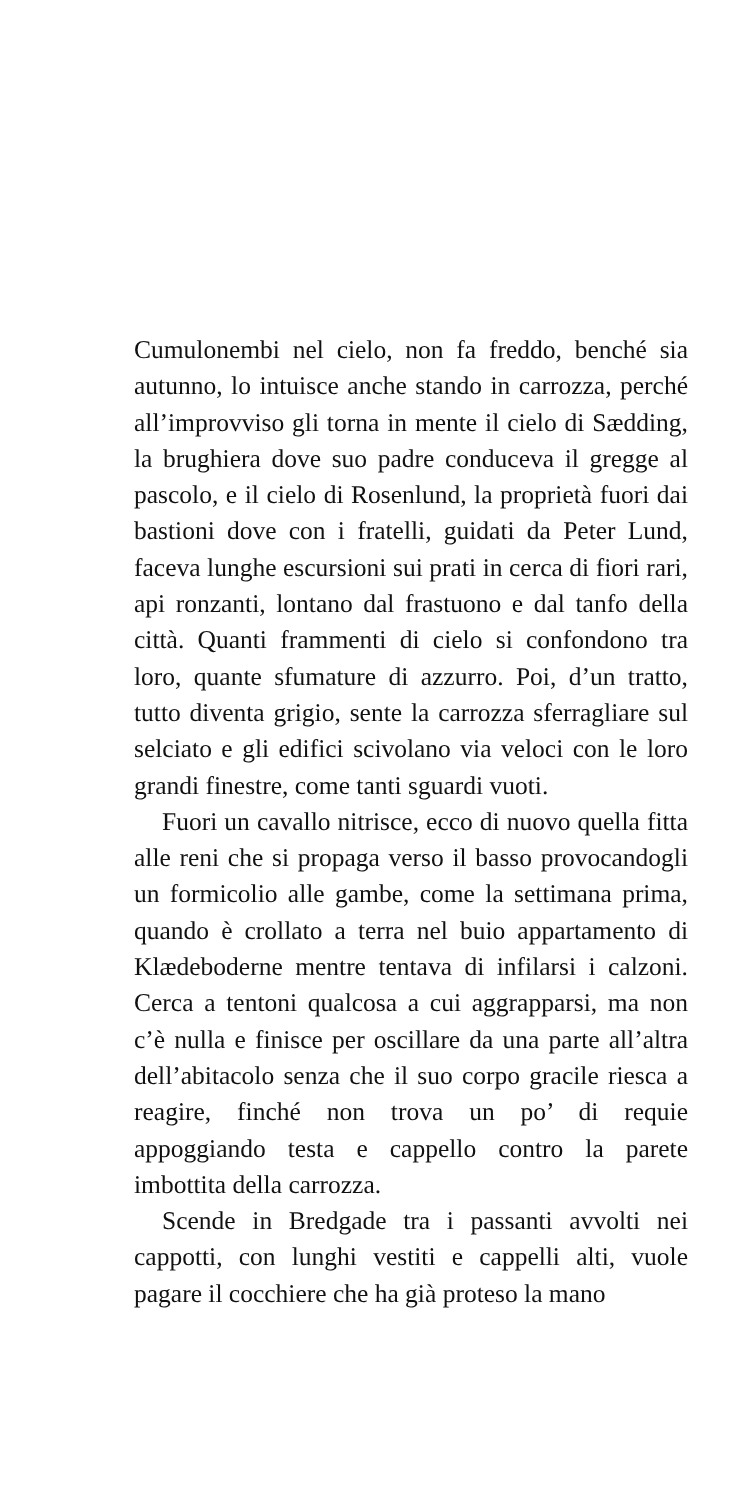Cumulonembi nel cielo, non fa freddo, benché sia autunno, lo intuisce anche stando in carrozza, perché all’improvviso gli torna in mente il cielo di Sædding, la brughiera dove suo padre conduceva il gregge al pascolo, e il cielo di Rosenlund, la proprietà fuori dai bastioni dove con i fratelli, guidati da Peter Lund, faceva lunghe escursioni sui prati in cerca di fiori rari, api ronzanti, lontano dal frastuono e dal tanfo della città. Quanti frammenti di cielo si confondono tra loro, quante sfumature di azzurro. Poi, d’un tratto, tutto diventa grigio, sente la carrozza sferragliare sul selciato e gli edifici scivolano via veloci con le loro grandi finestre, come tanti sguardi vuoti.
Fuori un cavallo nitrisce, ecco di nuovo quella fitta alle reni che si propaga verso il basso provocandogli un formicolio alle gambe, come la settimana prima, quando è crollato a terra nel buio appartamento di Klædeboderne mentre tentava di infilarsi i calzoni. Cerca a tentoni qualcosa a cui aggrapparsi, ma non c’è nulla e finisce per oscillare da una parte all’altra dell’abitacolo senza che il suo corpo gracile riesca a reagire, finché non trova un po’ di requie appoggiando testa e cappello contro la parete imbottita della carrozza.
Scende in Bredgade tra i passanti avvolti nei cappotti, con lunghi vestiti e cappelli alti, vuole pagare il cocchiere che ha già proteso la mano